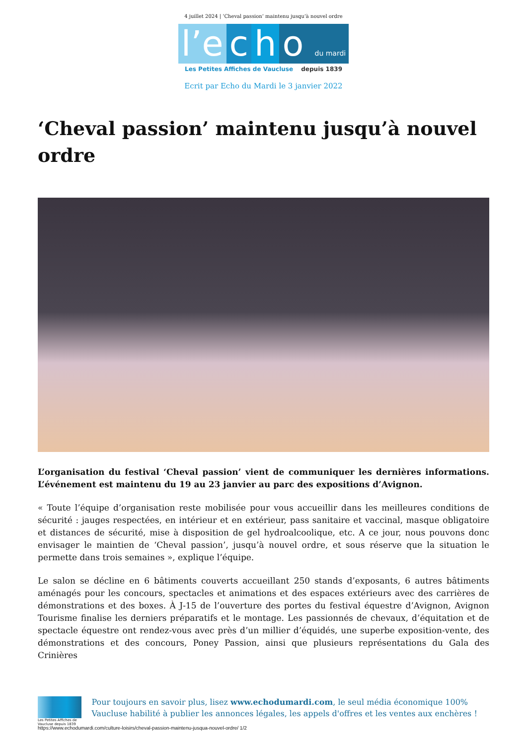4 juillet 2024 | ‘Cheval passion’ maintenu jusqu’à nouvel ordre
l’e c h o du mardi
Les Petites Affiches de Vaucluse depuis 1839
Ecrit par Echo du Mardi le 3 janvier 2022
‘Cheval passion’ maintenu jusqu’à nouvel ordre
L’organisation du festival ‘Cheval passion’ vient de communiquer les dernières informations. L’événement est maintenu du 19 au 23 janvier au parc des expositions d’Avignon.
« Toute l’équipe d’organisation reste mobilisée pour vous accueillir dans les meilleures conditions de sécurité : jauges respectées, en intérieur et en extérieur, pass sanitaire et vaccinal, masque obligatoire et distances de sécurité, mise à disposition de gel hydroalcoolique, etc. A ce jour, nous pouvons donc envisager le maintien de ‘Cheval passion’, jusqu’à nouvel ordre, et sous réserve que la situation le permette dans trois semaines », explique l’équipe.
Le salon se décline en 6 bâtiments couverts accueillant 250 stands d’exposants, 6 autres bâtiments aménagés pour les concours, spectacles et animations et des espaces extérieurs avec des carrières de démonstrations et des boxes. À J-15 de l’ouverture des portes du festival équestre d’Avignon, Avignon Tourisme finalise les derniers préparatifs et le montage. Les passionnés de chevaux, d’équitation et de spectacle équestre ont rendez-vous avec près d’un millier d’équidés, une superbe exposition-vente, des démonstrations et des concours, Poney Passion, ainsi que plusieurs représentations du Gala des Crinières
Les Petites Affiches de Vaucluse depuis 1839
Pour toujours en savoir plus, lisez www.echodumardi.com, le seul média économique 100% Vaucluse habilité à publier les annonces légales, les appels d'offres et les ventes aux enchères !
https://www.echodumardi.com/culture-loisirs/cheval-passion-maintenu-jusqua-nouvel-ordre/ 1/2